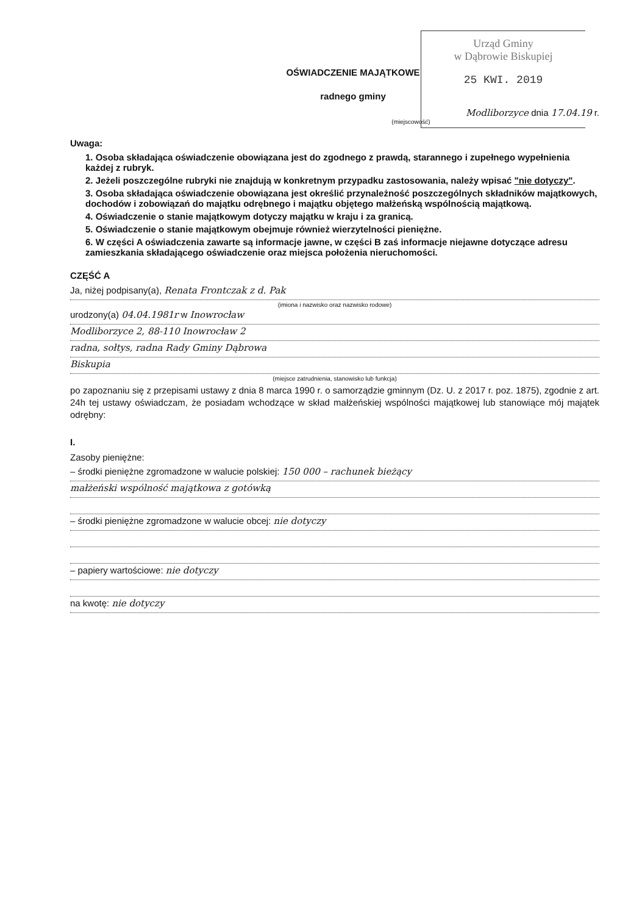Urząd Gminy
w Dąbrowie Biskupiej
25 KWI. 2019
OŚWIADCZENIE MAJĄTKOWE
radnego gminy
Modliborzyce dnia 17.04.19 r.
(miejscowość)
Uwaga:
1. Osoba składająca oświadczenie obowiązana jest do zgodnego z prawdą, starannego i zupełnego wypełnienia każdej z rubryk.
2. Jeżeli poszczególne rubryki nie znajdują w konkretnym przypadku zastosowania, należy wpisać "nie dotyczy".
3. Osoba składająca oświadczenie obowiązana jest określić przynależność poszczególnych składników majątkowych, dochodów i zobowiązań do majątku odrębnego i majątku objętego małżeńską wspólnością majątkową.
4. Oświadczenie o stanie majątkowym dotyczy majątku w kraju i za granicą.
5. Oświadczenie o stanie majątkowym obejmuje również wierzytelności pieniężne.
6. W części A oświadczenia zawarte są informacje jawne, w części B zaś informacje niejawne dotyczące adresu zamieszkania składającego oświadczenie oraz miejsca położenia nieruchomości.
CZĘŚĆ A
Ja, niżej podpisany(a), Renata Frontczak z d. Pak
(imiona i nazwisko oraz nazwisko rodowe)
urodzony(a) 04.04.1981r w Inowrocław
Modliborzyce 2, 88-110 Inowrocław 2
radna, sołtys, radna Rady Gminy Dąbrowa
Biskupia
(miejsce zatrudnienia, stanowisko lub funkcja)
po zapoznaniu się z przepisami ustawy z dnia 8 marca 1990 r. o samorządzie gminnym (Dz. U. z 2017 r. poz. 1875), zgodnie z art. 24h tej ustawy oświadczam, że posiadam wchodzące w skład małżeńskiej wspólności majątkowej lub stanowiące mój majątek odrębny:
I.
Zasoby pieniężne:
– środki pieniężne zgromadzone w walucie polskiej: 150 000 – rachunek bieżący
małżeński wspólność majątkowa z gotówką
– środki pieniężne zgromadzone w walucie obcej: nie dotyczy
– papiery wartościowe: nie dotyczy
na kwotę: nie dotyczy